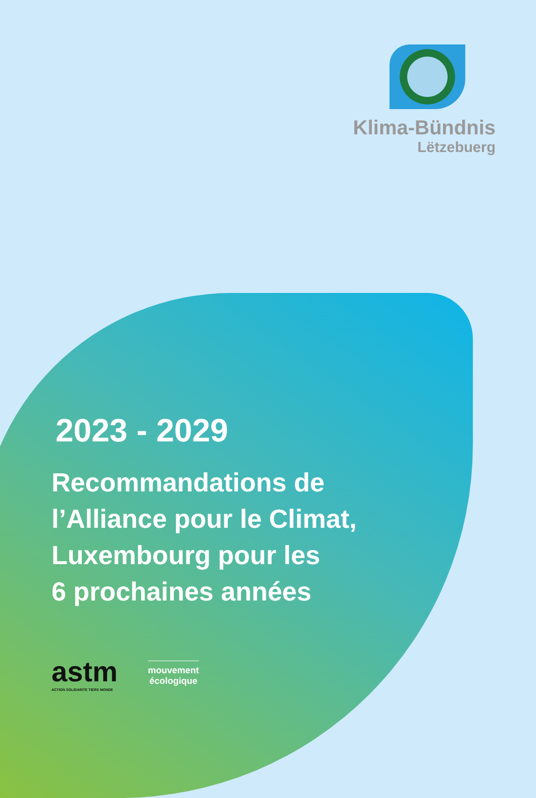Klima-Bündnis
Lëtzebuerg
2023 - 2029
Recommandations de
l’Alliance pour le Climat,
Luxembourg pour les
6 prochaines années
astm
ACTION SOLIDARITE TIERS MONDE
mouvement
écologique